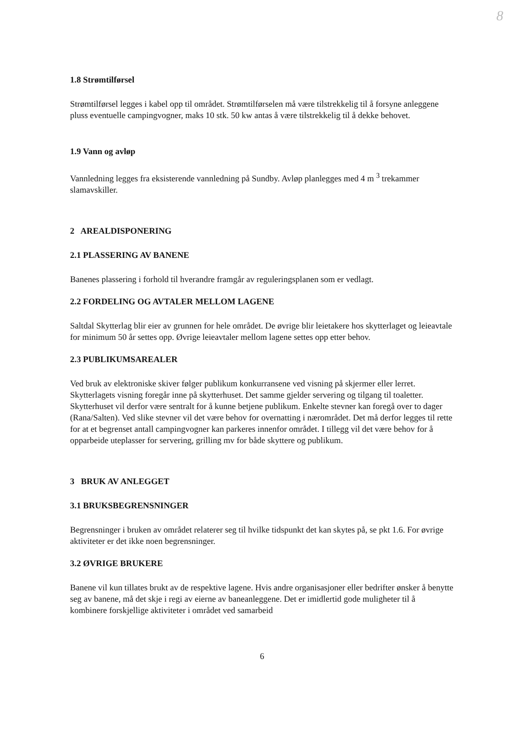8
1.8 Strømtilførsel
Strømtilførsel legges i kabel opp til området. Strømtilførselen må være tilstrekkelig til å forsyne anleggene pluss eventuelle campingvogner, maks 10 stk. 50 kw antas å være tilstrekkelig til å dekke behovet.
1.9 Vann og avløp
Vannledning legges fra eksisterende vannledning på Sundby. Avløp planlegges med 4 m <sup>3</sup> trekammer slamavskiller.
2 AREALDISPONERING
2.1 PLASSERING AV BANENE
Banenes plassering i forhold til hverandre framgår av reguleringsplanen som er vedlagt.
2.2 FORDELING OG AVTALER MELLOM LAGENE
Saltdal Skytterlag blir eier av grunnen for hele området. De øvrige blir leietakere hos skytterlaget og leieavtale for minimum 50 år settes opp. Øvrige leieavtaler mellom lagene settes opp etter behov.
2.3 PUBLIKUMSAREALER
Ved bruk av elektroniske skiver følger publikum konkurransene ved visning på skjermer eller lerret. Skytterlagets visning foregår inne på skytterhuset. Det samme gjelder servering og tilgang til toaletter. Skytterhuset vil derfor være sentralt for å kunne betjene publikum. Enkelte stevner kan foregå over to dager (Rana/Salten). Ved slike stevner vil det være behov for overnatting i nærområdet. Det må derfor legges til rette for at et begrenset antall campingvogner kan parkeres innenfor området. I tillegg vil det være behov for å opparbeide uteplasser for servering, grilling mv for både skyttere og publikum.
3 BRUK AV ANLEGGET
3.1 BRUKSBEGRENSNINGER
Begrensninger i bruken av området relaterer seg til hvilke tidspunkt det kan skytes på, se pkt 1.6. For øvrige aktiviteter er det ikke noen begrensninger.
3.2 ØVRIGE BRUKERE
Banene vil kun tillates brukt av de respektive lagene. Hvis andre organisasjoner eller bedrifter ønsker å benytte seg av banene, må det skje i regi av eierne av baneanleggene. Det er imidlertid gode muligheter til å kombinere forskjellige aktiviteter i området ved samarbeid
6